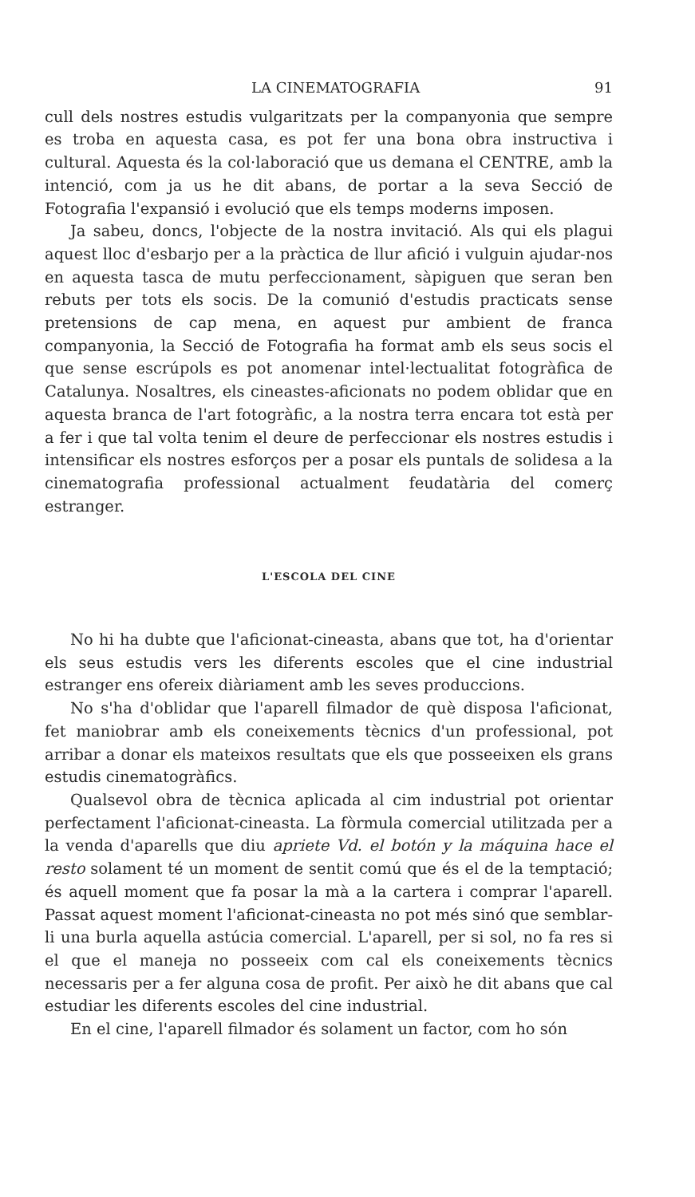LA CINEMATOGRAFIA 91
cull dels nostres estudis vulgaritzats per la companyonia que sempre es troba en aquesta casa, es pot fer una bona obra instructiva i cultural. Aquesta és la col·laboració que us demana el CENTRE, amb la intenció, com ja us he dit abans, de portar a la seva Secció de Fotografia l'expansió i evolució que els temps moderns imposen.
Ja sabeu, doncs, l'objecte de la nostra invitació. Als qui els plagui aquest lloc d'esbarjo per a la pràctica de llur afició i vulguin ajudar-nos en aquesta tasca de mutu perfeccionament, sàpiguen que seran ben rebuts per tots els socis. De la comunió d'estudis practicats sense pretensions de cap mena, en aquest pur ambient de franca companyonia, la Secció de Fotografia ha format amb els seus socis el que sense escrúpols es pot anomenar intel·lectualitat fotogràfica de Catalunya. Nosaltres, els cineastes-aficionats no podem oblidar que en aquesta branca de l'art fotogràfic, a la nostra terra encara tot està per a fer i que tal volta tenim el deure de perfeccionar els nostres estudis i intensificar els nostres esforços per a posar els puntals de solidesa a la cinematografia professional actualment feudatària del comerç estranger.
L'ESCOLA DEL CINE
No hi ha dubte que l'aficionat-cineasta, abans que tot, ha d'orientar els seus estudis vers les diferents escoles que el cine industrial estranger ens ofereix diàriament amb les seves produccions.
No s'ha d'oblidar que l'aparell filmador de què disposa l'aficionat, fet maniobrar amb els coneixements tècnics d'un professional, pot arribar a donar els mateixos resultats que els que posseeixen els grans estudis cinematogràfics.
Qualsevol obra de tècnica aplicada al cim industrial pot orientar perfectament l'aficionat-cineasta. La fòrmula comercial utilitzada per a la venda d'aparells que diu apriete Vd. el botón y la máquina hace el resto solament té un moment de sentit comú que és el de la temptació; és aquell moment que fa posar la mà a la cartera i comprar l'aparell. Passat aquest moment l'aficionat-cineasta no pot més sinó que semblar-li una burla aquella astúcia comercial. L'aparell, per si sol, no fa res si el que el maneja no posseeix com cal els coneixements tècnics necessaris per a fer alguna cosa de profit. Per això he dit abans que cal estudiar les diferents escoles del cine industrial.
En el cine, l'aparell filmador és solament un factor, com ho són